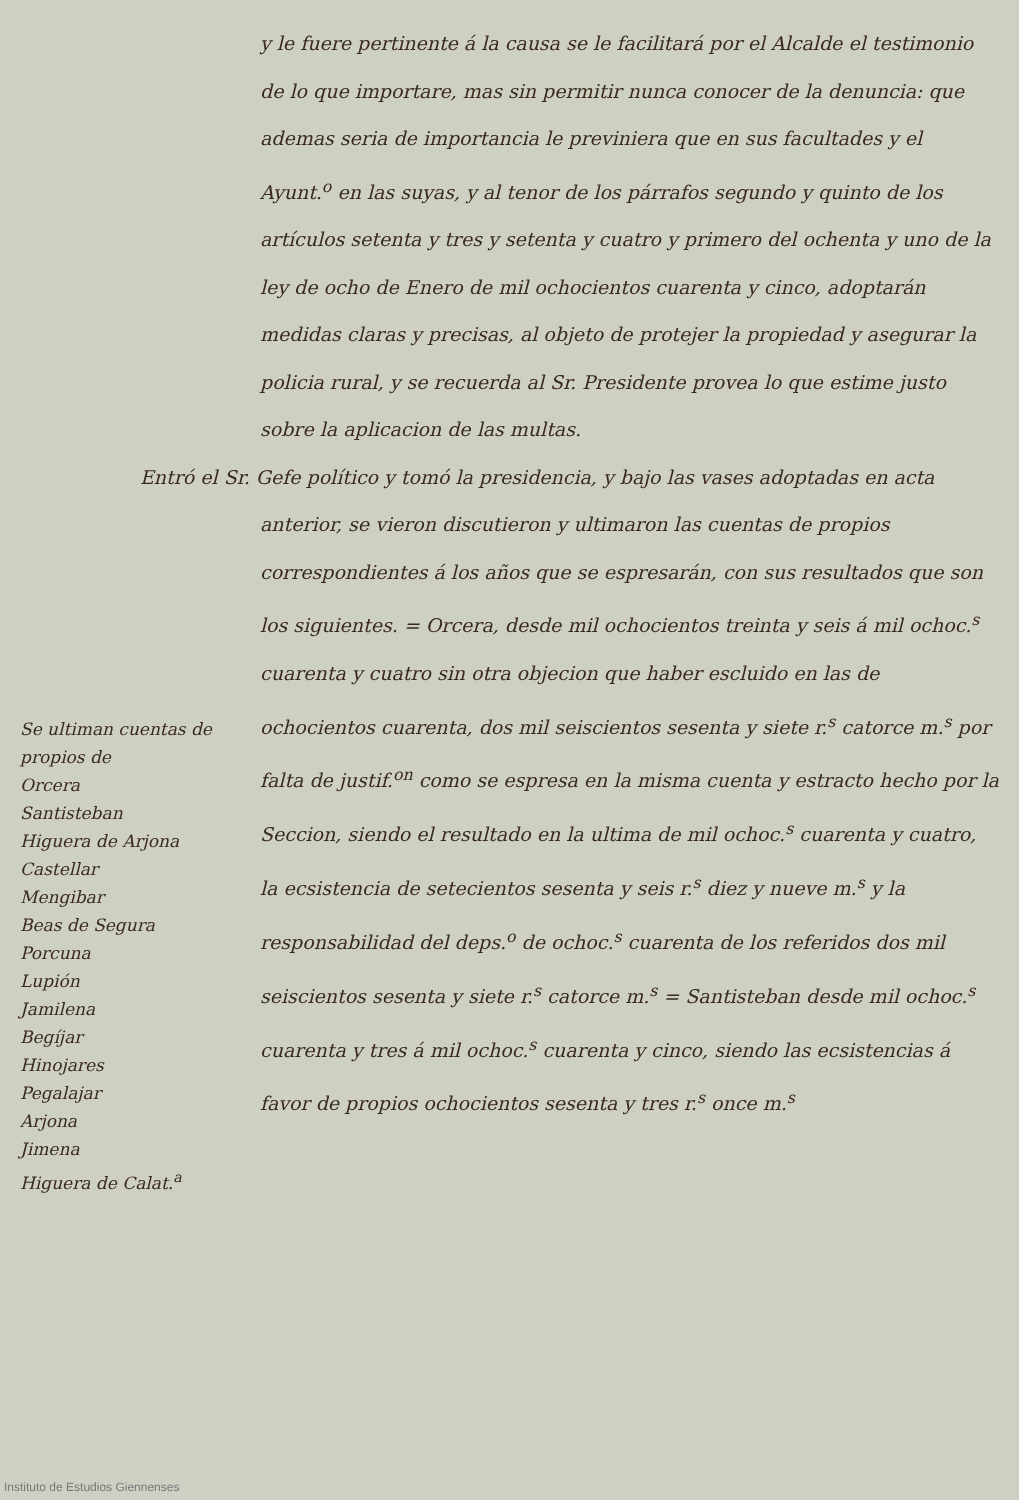Se ultiman cuentas de propios de
Orcera
Santisteban
Higuera de Arjona
Castellar
Mengibar
Beas de Segura
Porcuna
Lupión
Jamilena
Begíjar
Hinojares
Pegalajar
Arjona
Jimena
Higuera de Calat.<sup>a</sup>
y le fuere pertinente á la causa se le facilitará por el Alcalde el testimonio de lo que importare, mas sin permitir nunca conocer de la denuncia: que ademas seria de importancia le previniera que en sus facultades y el Ayunt.<sup>o</sup> en las suyas, y al tenor de los párrafos segundo y quinto de los artículos setenta y tres y setenta y cuatro y primero del ochenta y uno de la ley de ocho de Enero de mil ochocientos cuarenta y cinco, adoptarán medidas claras y precisas, al objeto de protejer la propiedad y asegurar la policia rural, y se recuerda al Sr. Presidente provea lo que estime justo sobre la aplicacion de las multas.
Entró el Sr. Gefe político y tomó la presidencia, y bajo las vases adoptadas en acta anterior, se vieron discutieron y ultimaron las cuentas de propios correspondientes á los años que se espresarán, con sus resultados que son los siguientes. = Orcera, desde mil ochocientos treinta y seis á mil ochoc.<sup>s</sup> cuarenta y cuatro sin otra objecion que haber escluido en las de ochocientos cuarenta, dos mil seiscientos sesenta y siete r.<sup>s</sup> catorce m.<sup>s</sup> por falta de justif.<sup>on</sup> como se espresa en la misma cuenta y estracto hecho por la Seccion, siendo el resultado en la ultima de mil ochoc.<sup>s</sup> cuarenta y cuatro, la ecsistencia de setecientos sesenta y seis r.<sup>s</sup> diez y nueve m.<sup>s</sup> y la responsabilidad del deps.<sup>o</sup> de ochoc.<sup>s</sup> cuarenta de los referidos dos mil seiscientos sesenta y siete r.<sup>s</sup> catorce m.<sup>s</sup> = Santisteban desde mil ochoc.<sup>s</sup> cuarenta y tres á mil ochoc.<sup>s</sup> cuarenta y cinco, siendo las ecsistencias á favor de propios ochocientos sesenta y tres r.<sup>s</sup> once m.<sup>s</sup>
Instituto de Estudios Giennenses